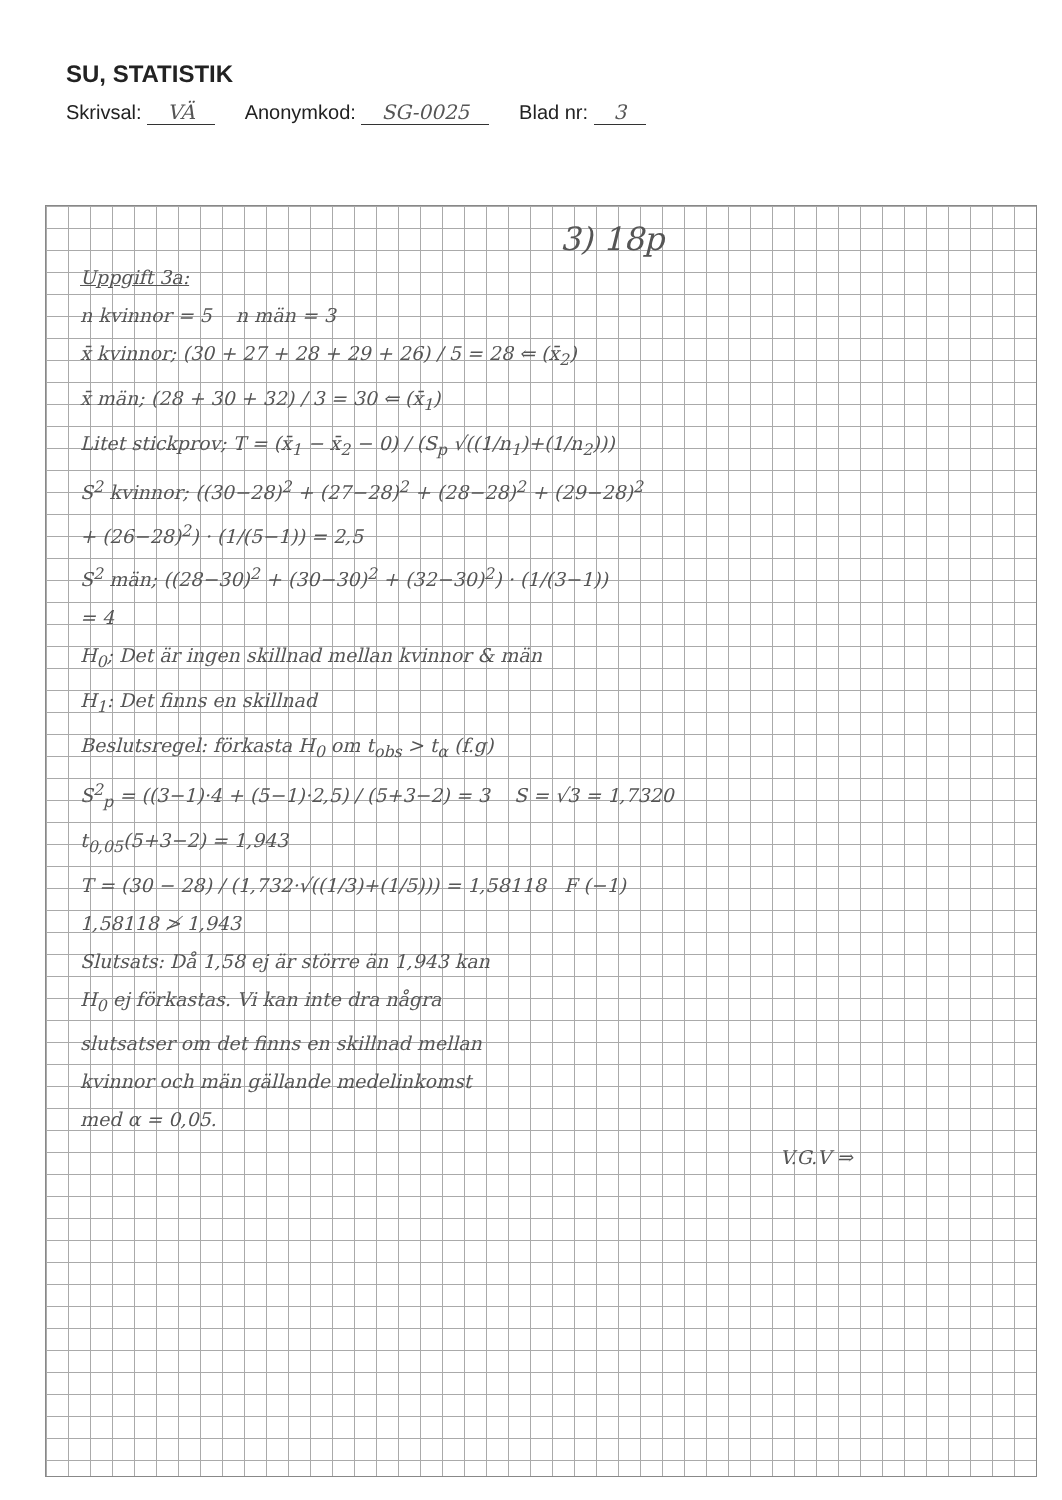SU, STATISTIK
Skrivsal: VÄ Anonymkod: SG-0025 Blad nr: 3
3) 18p
Uppgift 3a:
n kvinnor = 5 n män = 3
x̄ kvinnor; (30 + 27 + 28 + 29 + 26) / 5 = 28 ⇐ (x̄<sub>2</sub>)
x̄ män; (28 + 30 + 32) / 3 = 30 ⇐ (x̄<sub>1</sub>)
Litet stickprov; T = (x̄<sub>1</sub> − x̄<sub>2</sub> − 0) / (S<sub>p</sub> √((1/n<sub>1</sub>)+(1/n<sub>2</sub>)))
S<sup>2</sup> kvinnor; ((30−28)<sup>2</sup> + (27−28)<sup>2</sup> + (28−28)<sup>2</sup> + (29−28)<sup>2</sup>
+ (26−28)<sup>2</sup>) · (1/(5−1)) = 2,5
S<sup>2</sup> män; ((28−30)<sup>2</sup> + (30−30)<sup>2</sup> + (32−30)<sup>2</sup>) · (1/(3−1))
= 4
H<sub>0</sub>; Det är ingen skillnad mellan kvinnor & män
H<sub>1</sub>: Det finns en skillnad
Beslutsregel: förkasta H<sub>0</sub> om t<sub>obs</sub> > t<sub>α</sub> (f.g)
S<sup>2</sup><sub>p</sub> = ((3−1)·4 + (5−1)·2,5) / (5+3−2) = 3 S = √3 = 1,7320
t<sub>0,05</sub>(5+3−2) = 1,943
T = (30 − 28) / (1,732·√((1/3)+(1/5))) = 1,58118 F (−1)
1,58118 ≯ 1,943
Slutsats: Då 1,58 ej är större än 1,943 kan
H<sub>0</sub> ej förkastas. Vi kan inte dra några
slutsatser om det finns en skillnad mellan
kvinnor och män gällande medelinkomst
med α = 0,05.
V.G.V ⇒